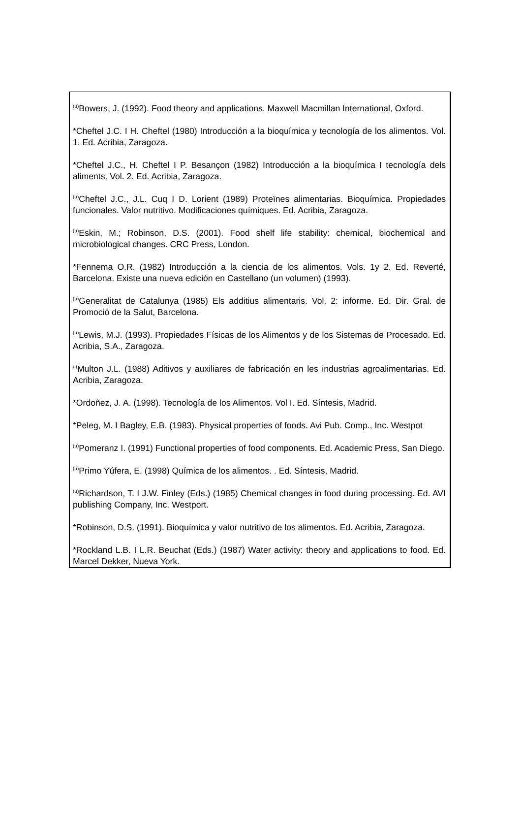<sup>(u)</sup> Bowers, J. (1992). Food theory and applications. Maxwell Macmillan International, Oxford.
*Cheftel J.C. I H. Cheftel (1980) Introducción a la bioquímica y tecnología de los alimentos. Vol. 1. Ed. Acribia, Zaragoza.
*Cheftel J.C., H. Cheftel I P. Besançon (1982) Introducción a la bioquímica I tecnología dels aliments. Vol. 2. Ed. Acribia, Zaragoza.
<sup>(u)</sup> Cheftel J.C., J.L. Cuq I D. Lorient (1989) Proteïnes alimentarias. Bioquímica. Propiedades funcionales. Valor nutritivo. Modificaciones químiques. Ed. Acribia, Zaragoza.
<sup>(u)</sup> Eskin, M.; Robinson, D.S. (2001). Food shelf life stability: chemical, biochemical and microbiological changes. CRC Press, London.
*Fennema O.R. (1982) Introducción a la ciencia de los alimentos. Vols. 1y 2. Ed. Reverté, Barcelona. Existe una nueva edición en Castellano (un volumen) (1993).
<sup>(u)</sup> Generalitat de Catalunya (1985) Els additius alimentaris. Vol. 2: informe. Ed. Dir. Gral. de Promoció de la Salut, Barcelona.
<sup>(u)</sup> Lewis, M.J. (1993). Propiedades Físicas de los Alimentos y de los Sistemas de Procesado. Ed. Acribia, S.A., Zaragoza.
<sup>u)</sup> Multon J.L. (1988) Aditivos y auxiliares de fabricación en les industrias agroalimentarias. Ed. Acribia, Zaragoza.
*Ordoñez, J. A. (1998). Tecnología de los Alimentos. Vol I. Ed. Síntesis, Madrid.
*Peleg, M. I Bagley, E.B. (1983). Physical properties of foods. Avi Pub. Comp., Inc. Westpot
<sup>(u)</sup> Pomeranz I. (1991) Functional properties of food components. Ed. Academic Press, San Diego.
<sup>(u)</sup> Primo Yúfera, E. (1998) Química de los alimentos. . Ed. Síntesis, Madrid.
<sup>(u)</sup> Richardson, T. I J.W. Finley (Eds.) (1985) Chemical changes in food during processing. Ed. AVI publishing Company, Inc. Westport.
*Robinson, D.S. (1991). Bioquímica y valor nutritivo de los alimentos. Ed. Acribia, Zaragoza.
*Rockland L.B. I L.R. Beuchat (Eds.) (1987) Water activity: theory and applications to food. Ed. Marcel Dekker, Nueva York.